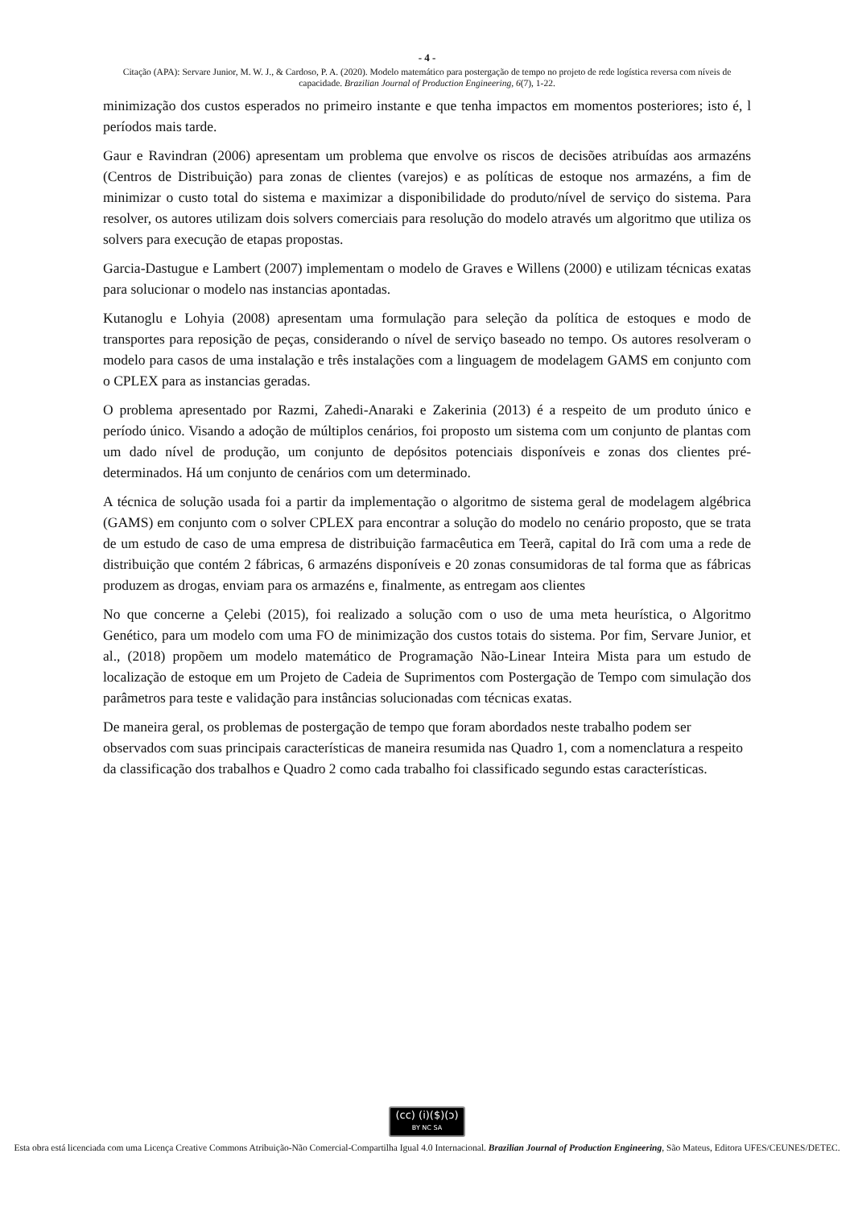- 4 -
Citação (APA): Servare Junior, M. W. J., & Cardoso, P. A. (2020). Modelo matemático para postergação de tempo no projeto de rede logística reversa com níveis de capacidade. Brazilian Journal of Production Engineering, 6(7), 1-22.
minimização dos custos esperados no primeiro instante e que tenha impactos em momentos posteriores; isto é, l períodos mais tarde.
Gaur e Ravindran (2006) apresentam um problema que envolve os riscos de decisões atribuídas aos armazéns (Centros de Distribuição) para zonas de clientes (varejos) e as políticas de estoque nos armazéns, a fim de minimizar o custo total do sistema e maximizar a disponibilidade do produto/nível de serviço do sistema. Para resolver, os autores utilizam dois solvers comerciais para resolução do modelo através um algoritmo que utiliza os solvers para execução de etapas propostas.
Garcia-Dastugue e Lambert (2007) implementam o modelo de Graves e Willens (2000) e utilizam técnicas exatas para solucionar o modelo nas instancias apontadas.
Kutanoglu e Lohyia (2008) apresentam uma formulação para seleção da política de estoques e modo de transportes para reposição de peças, considerando o nível de serviço baseado no tempo. Os autores resolveram o modelo para casos de uma instalação e três instalações com a linguagem de modelagem GAMS em conjunto com o CPLEX para as instancias geradas.
O problema apresentado por Razmi, Zahedi-Anaraki e Zakerinia (2013) é a respeito de um produto único e período único. Visando a adoção de múltiplos cenários, foi proposto um sistema com um conjunto de plantas com um dado nível de produção, um conjunto de depósitos potenciais disponíveis e zonas dos clientes pré-determinados. Há um conjunto de cenários com um determinado.
A técnica de solução usada foi a partir da implementação o algoritmo de sistema geral de modelagem algébrica (GAMS) em conjunto com o solver CPLEX para encontrar a solução do modelo no cenário proposto, que se trata de um estudo de caso de uma empresa de distribuição farmacêutica em Teerã, capital do Irã com uma a rede de distribuição que contém 2 fábricas, 6 armazéns disponíveis e 20 zonas consumidoras de tal forma que as fábricas produzem as drogas, enviam para os armazéns e, finalmente, as entregam aos clientes
No que concerne a Çelebi (2015), foi realizado a solução com o uso de uma meta heurística, o Algoritmo Genético, para um modelo com uma FO de minimização dos custos totais do sistema. Por fim, Servare Junior, et al., (2018) propõem um modelo matemático de Programação Não-Linear Inteira Mista para um estudo de localização de estoque em um Projeto de Cadeia de Suprimentos com Postergação de Tempo com simulação dos parâmetros para teste e validação para instâncias solucionadas com técnicas exatas.
De maneira geral, os problemas de postergação de tempo que foram abordados neste trabalho podem ser observados com suas principais características de maneira resumida nas Quadro 1, com a nomenclatura a respeito da classificação dos trabalhos e Quadro 2 como cada trabalho foi classificado segundo estas características.
(cc) (i)($)(ↄ)
BY NC SA
Esta obra está licenciada com uma Licença Creative Commons Atribuição-Não Comercial-Compartilha Igual 4.0 Internacional. Brazilian Journal of Production Engineering, São Mateus, Editora UFES/CEUNES/DETEC.